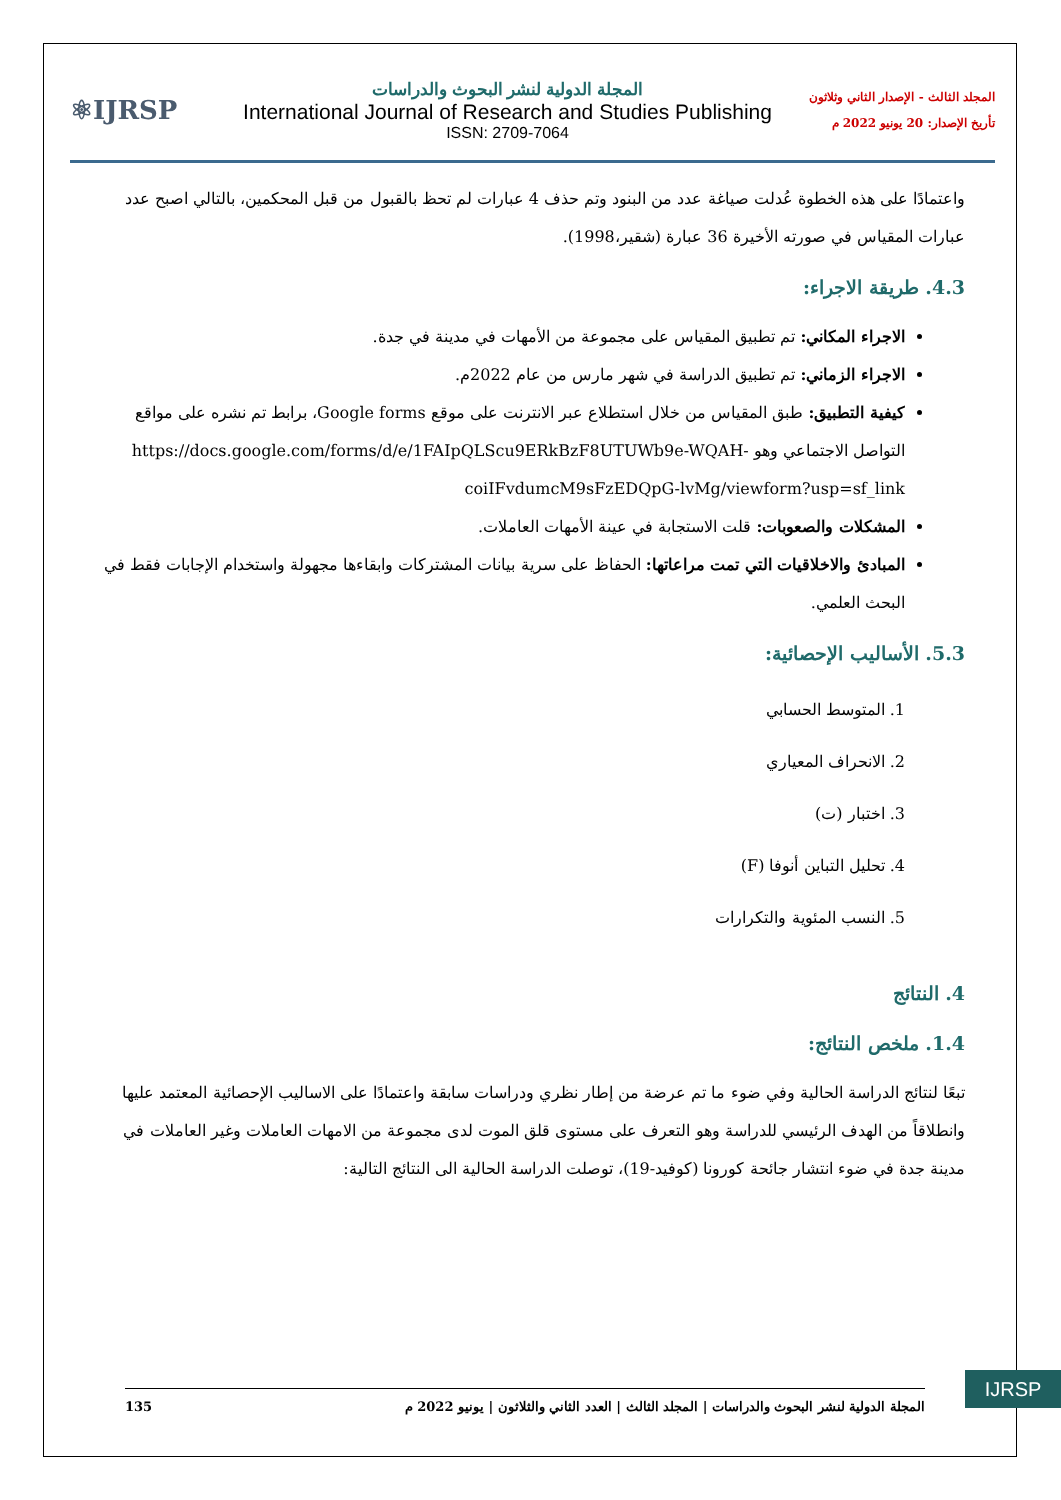⚛IJRSP
المجلة الدولية لنشر البحوث والدراسات
International Journal of Research and Studies Publishing
ISSN: 2709-7064
المجلد الثالث - الإصدار الثاني وثلاثون
تأريخ الإصدار: 20 يونيو 2022 م
واعتمادًا على هذه الخطوة عُدلت صياغة عدد من البنود وتم حذف 4 عبارات لم تحظ بالقبول من قبل المحكمين، بالتالي اصبح عدد عبارات المقياس في صورته الأخيرة 36 عبارة (شقير،1998).
4.3. طريقة الاجراء:
الاجراء المكاني: تم تطبيق المقياس على مجموعة من الأمهات في مدينة في جدة.
الاجراء الزماني: تم تطبيق الدراسة في شهر مارس من عام 2022م.
كيفية التطبيق: طبق المقياس من خلال استطلاع عبر الانترنت على موقع Google forms، برابط تم نشره على مواقع التواصل الاجتماعي وهو https://docs.google.com/forms/d/e/1FAIpQLScu9ERkBzF8UTUWb9e-WQAH-coiIFvdumcM9sFzEDQpG-lvMg/viewform?usp=sf_link
المشكلات والصعوبات: قلت الاستجابة في عينة الأمهات العاملات.
المبادئ والاخلاقيات التي تمت مراعاتها: الحفاظ على سرية بيانات المشتركات وابقاءها مجهولة واستخدام الإجابات فقط في البحث العلمي.
5.3. الأساليب الإحصائية:
1. المتوسط الحسابي
2. الانحراف المعياري
3. اختبار (ت)
4. تحليل التباين أنوفا (F)
5. النسب المئوية والتكرارات
4. النتائج
1.4. ملخص النتائج:
تبعًا لنتائج الدراسة الحالية وفي ضوء ما تم عرضة من إطار نظري ودراسات سابقة واعتمادًا على الاساليب الإحصائية المعتمد عليها وانطلاقاً من الهدف الرئيسي للدراسة وهو التعرف على مستوى قلق الموت لدى مجموعة من الامهات العاملات وغير العاملات في مدينة جدة في ضوء انتشار جائحة كورونا (كوفيد-19)، توصلت الدراسة الحالية الى النتائج التالية:
IJRSP
المجلة الدولية لنشر البحوث والدراسات | المجلد الثالث | العدد الثاني والثلاثون | يونيو 2022 م 135